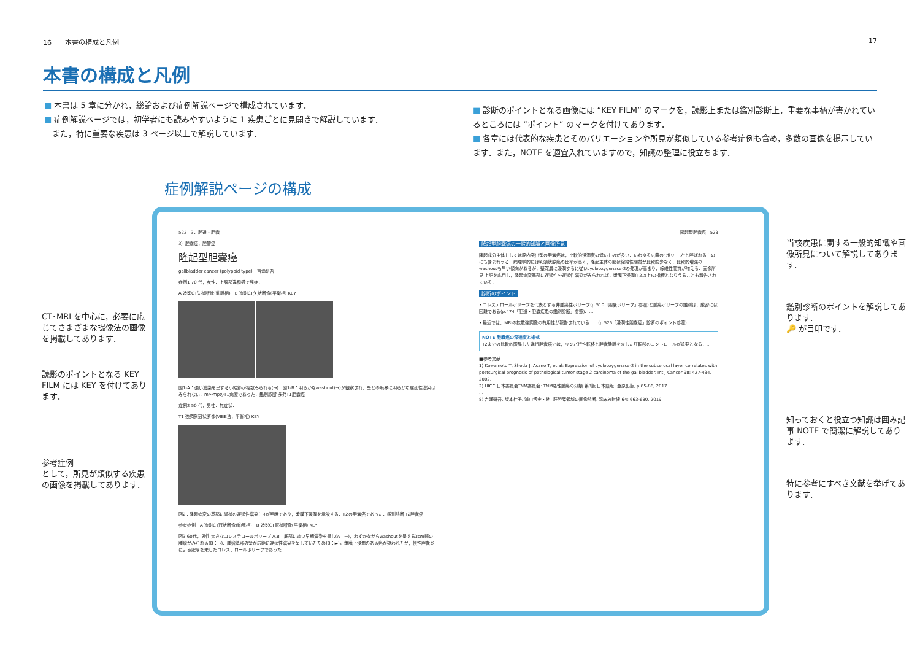16　　本書の構成と凡例 17
本書の構成と凡例
■ 本書は 5 章に分かれ，総論および症例解説ページで構成されています．
■ 症例解説ページでは，初学者にも読みやすいように 1 疾患ごとに見開きで解説しています．
　また，特に重要な疾患は 3 ページ以上で解説しています．
■ 診断のポイントとなる画像には “KEY FILM” のマークを，読影上または鑑別診断上，重要な事柄が書かれているところには “ポイント” のマークを付けてあります．
■ 各章には代表的な疾患とそのバリエーションや所見が類似している参考症例も含め，多数の画像を提示しています．また，NOTE を適宜入れていますので，知識の整理に役立ちます．
症例解説ページの構成
CT･MRI を中心に，必要に応じてさまざまな撮像法の画像を掲載してあります．
読影のポイントとなる KEY FILM には KEY を付けてあります．
参考症例
として，所見が類似する疾患の画像を掲載してあります．
522　3．胆道・胆嚢
3）胆嚢癌，胆管癌
隆起型胆嚢癌
gallbladder cancer (polypoid type)　吉満研吾
症例1 70 代，女性．上腹部違和感で発症．
A 造影CT矢状断像(動脈相)　B 造影CT矢状断像(平衡相) KEY
図1-A：強い濃染を呈する小結節が複数みられる(→)．図1-B：明らかなwashout(→)が観察され，壁との境界に明らかな遅延性濃染はみられない．m〜mpのT1病変であった．鑑別診断 多発T1胆嚢癌
症例2 50 代，男性．無症状．
T1 強調斜冠状断像(VIBE法，平衡相) KEY
図2：隆起病変の基部に弧状の遅延性濃染(→)が明瞭であり，漿膜下浸潤を示唆する．T2の胆嚢癌であった．鑑別診断 T2胆嚢癌
参考症例　A 造影CT冠状断像(動脈相)　B 造影CT冠状断像(平衡相) KEY
図3 60代，男性 大きなコレステロールポリープ A,B：底部に淡い早期濃染を呈し(A：→)，わずかながらwashoutを呈する3cm弱の腫瘤がみられる(B：→)．腫瘤基部の壁が広範に遅延性濃染を呈していたため(B：►)，漿膜下浸潤のある癌が疑われたが，慢性胆嚢炎による肥厚を来したコレステロールポリープであった．
隆起型胆嚢癌　523
隆起型胆嚢癌の一般的知識と画像所見
隆起成分主体もしくは腔内突出型の胆嚢癌は，比較的浸潤度の低いものが多い．いわゆる広義の“ポリープ”と呼ばれるものにも含まれうる．病理学的には乳頭状腺癌の比率が高く，隆起主体の間は線維性間質が比較的少なく，比較的増強のwashoutも早い傾向があるが，壁深層に浸潤するに従いcyclooxygenase-2の発現が高まり，線維性間質が増える．画像所見 上記を応用し，隆起病変基部に遅延性〜遅延性濃染がみられれば，漿膜下浸潤(T2以上)の指標となりうることも報告されている．
診断のポイント
• コレステロールポリープを代表とする非腫瘍性ポリープ(p.510「胆嚢ポリープ」参照)と腫瘍ポリープの鑑別は，厳密には困難である(p.474「胆道・胆嚢疾患の鑑別診断」参照)．…
• 最近では，MRIの拡散強調像の有用性が報告されている．…(p.525「浸潤性胆嚢癌」診断のポイント参照)．
NOTE 胆嚢癌の深達度と術式
T2までの比較的限局した進行胆嚢癌では，リンパ行性転移と胆嚢静脈を介した肝転移のコントロールが重要となる．…
■参考文献
1) Kawamoto T, Shoda J, Asano T, et al: Expression of cyclooxygenase-2 in the subserosal layer correlates with postsurgical prognosis of pathological tumor stage 2 carcinoma of the gallbladder. Int J Cancer 98: 427-434, 2002.
2) UICC 日本委員会TNM委員会: TNM悪性腫瘍の分類 第8版 日本語版. 金原出版, p.85-86, 2017.
…
8) 吉満研吾, 坂本桂子, 浦川博史・他: 肝胆膵領域の画像診断. 臨床放射線 64: 663-680, 2019.
当該疾患に関する一般的知識や画像所見について解説してあります．
鑑別診断のポイントを解説してあります．
🔑 が目印です．
知っておくと役立つ知識は囲み記事 NOTE で簡潔に解説してあります．
特に参考にすべき文献を挙げてあります．